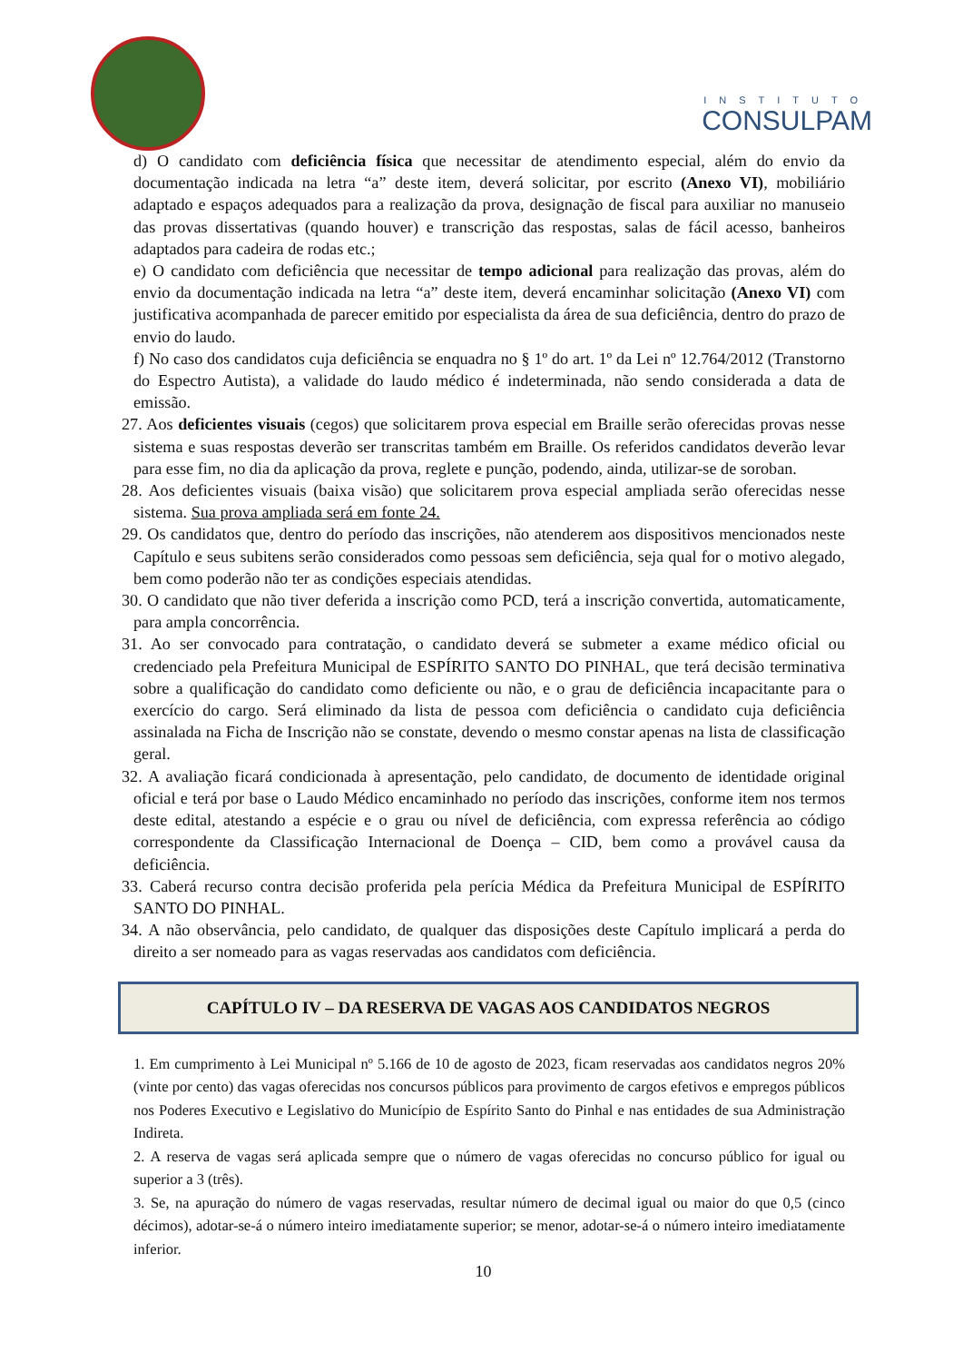INSTITUTO
CONSULPAM
d) O candidato com deficiência física que necessitar de atendimento especial, além do envio da documentação indicada na letra “a” deste item, deverá solicitar, por escrito (Anexo VI), mobiliário adaptado e espaços adequados para a realização da prova, designação de fiscal para auxiliar no manuseio das provas dissertativas (quando houver) e transcrição das respostas, salas de fácil acesso, banheiros adaptados para cadeira de rodas etc.;
e) O candidato com deficiência que necessitar de tempo adicional para realização das provas, além do envio da documentação indicada na letra “a” deste item, deverá encaminhar solicitação (Anexo VI) com justificativa acompanhada de parecer emitido por especialista da área de sua deficiência, dentro do prazo de envio do laudo.
f) No caso dos candidatos cuja deficiência se enquadra no § 1º do art. 1º da Lei nº 12.764/2012 (Transtorno do Espectro Autista), a validade do laudo médico é indeterminada, não sendo considerada a data de emissão.
27. Aos deficientes visuais (cegos) que solicitarem prova especial em Braille serão oferecidas provas nesse sistema e suas respostas deverão ser transcritas também em Braille. Os referidos candidatos deverão levar para esse fim, no dia da aplicação da prova, reglete e punção, podendo, ainda, utilizar-se de soroban.
28. Aos deficientes visuais (baixa visão) que solicitarem prova especial ampliada serão oferecidas nesse sistema. Sua prova ampliada será em fonte 24.
29. Os candidatos que, dentro do período das inscrições, não atenderem aos dispositivos mencionados neste Capítulo e seus subitens serão considerados como pessoas sem deficiência, seja qual for o motivo alegado, bem como poderão não ter as condições especiais atendidas.
30. O candidato que não tiver deferida a inscrição como PCD, terá a inscrição convertida, automaticamente, para ampla concorrência.
31. Ao ser convocado para contratação, o candidato deverá se submeter a exame médico oficial ou credenciado pela Prefeitura Municipal de ESPÍRITO SANTO DO PINHAL, que terá decisão terminativa sobre a qualificação do candidato como deficiente ou não, e o grau de deficiência incapacitante para o exercício do cargo. Será eliminado da lista de pessoa com deficiência o candidato cuja deficiência assinalada na Ficha de Inscrição não se constate, devendo o mesmo constar apenas na lista de classificação geral.
32. A avaliação ficará condicionada à apresentação, pelo candidato, de documento de identidade original oficial e terá por base o Laudo Médico encaminhado no período das inscrições, conforme item nos termos deste edital, atestando a espécie e o grau ou nível de deficiência, com expressa referência ao código correspondente da Classificação Internacional de Doença – CID, bem como a provável causa da deficiência.
33. Caberá recurso contra decisão proferida pela perícia Médica da Prefeitura Municipal de ESPÍRITO SANTO DO PINHAL.
34. A não observância, pelo candidato, de qualquer das disposições deste Capítulo implicará a perda do direito a ser nomeado para as vagas reservadas aos candidatos com deficiência.
CAPÍTULO IV – DA RESERVA DE VAGAS AOS CANDIDATOS NEGROS
1. Em cumprimento à Lei Municipal nº 5.166 de 10 de agosto de 2023, ficam reservadas aos candidatos negros 20% (vinte por cento) das vagas oferecidas nos concursos públicos para provimento de cargos efetivos e empregos públicos nos Poderes Executivo e Legislativo do Município de Espírito Santo do Pinhal e nas entidades de sua Administração Indireta.
2. A reserva de vagas será aplicada sempre que o número de vagas oferecidas no concurso público for igual ou superior a 3 (três).
3. Se, na apuração do número de vagas reservadas, resultar número de decimal igual ou maior do que 0,5 (cinco décimos), adotar-se-á o número inteiro imediatamente superior; se menor, adotar-se-á o número inteiro imediatamente inferior.
10